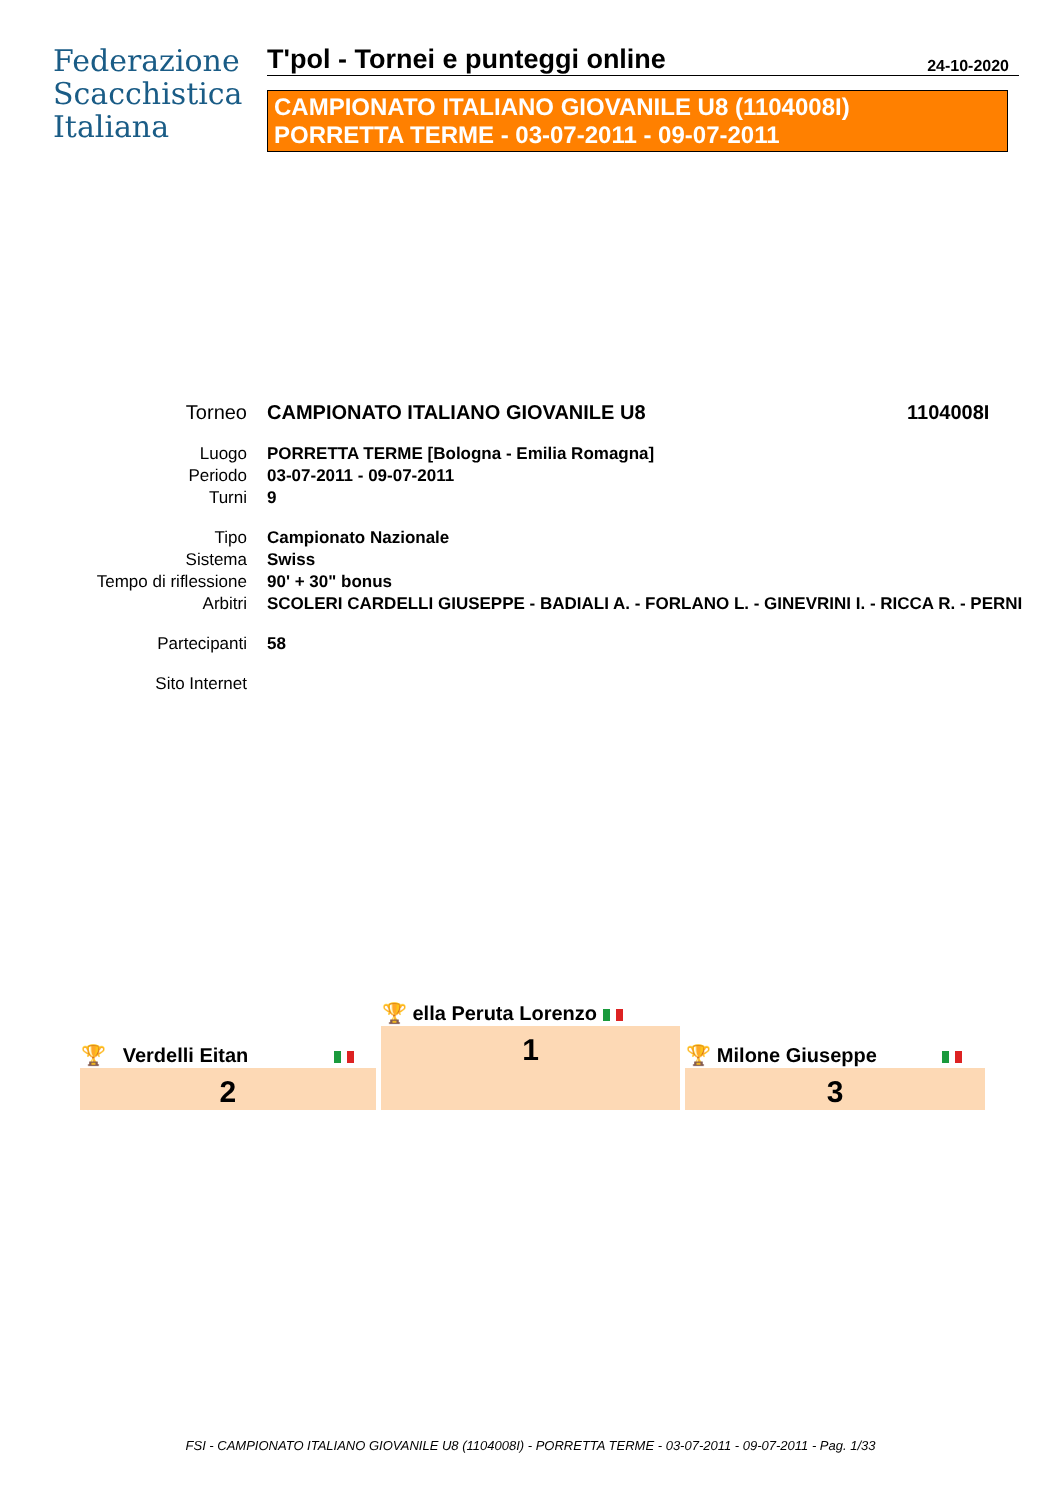Federazione
Scacchistica
Italiana
T'pol - Tornei e punteggi online 24-10-2020
CAMPIONATO ITALIANO GIOVANILE U8 (1104008I)
PORRETTA TERME - 03-07-2011 - 09-07-2011
| Torneo | CAMPIONATO ITALIANO GIOVANILE U8 | 1104008I |
| Luogo | PORRETTA TERME [Bologna - Emilia Romagna] | |
| Periodo | 03-07-2011 - 09-07-2011 | |
| Turni | 9 | |
| Tipo | Campionato Nazionale | |
| Sistema | Swiss | |
| Tempo di riflessione | 90' + 30" bonus | |
| Arbitri | SCOLERI CARDELLI GIUSEPPE - BADIALI A. - FORLANO L. - GINEVRINI I. - RICCA R. - PERNI | |
| Partecipanti | 58 | |
| Sito Internet | | |
| | 🏆 ella Peruta Lorenzo | |
| 🏆 Verdelli Eitan | 1 | 🏆 Milone Giuseppe |
| 2 | | 3 |
FSI - CAMPIONATO ITALIANO GIOVANILE U8 (1104008I) - PORRETTA TERME - 03-07-2011 - 09-07-2011 - Pag. 1/33